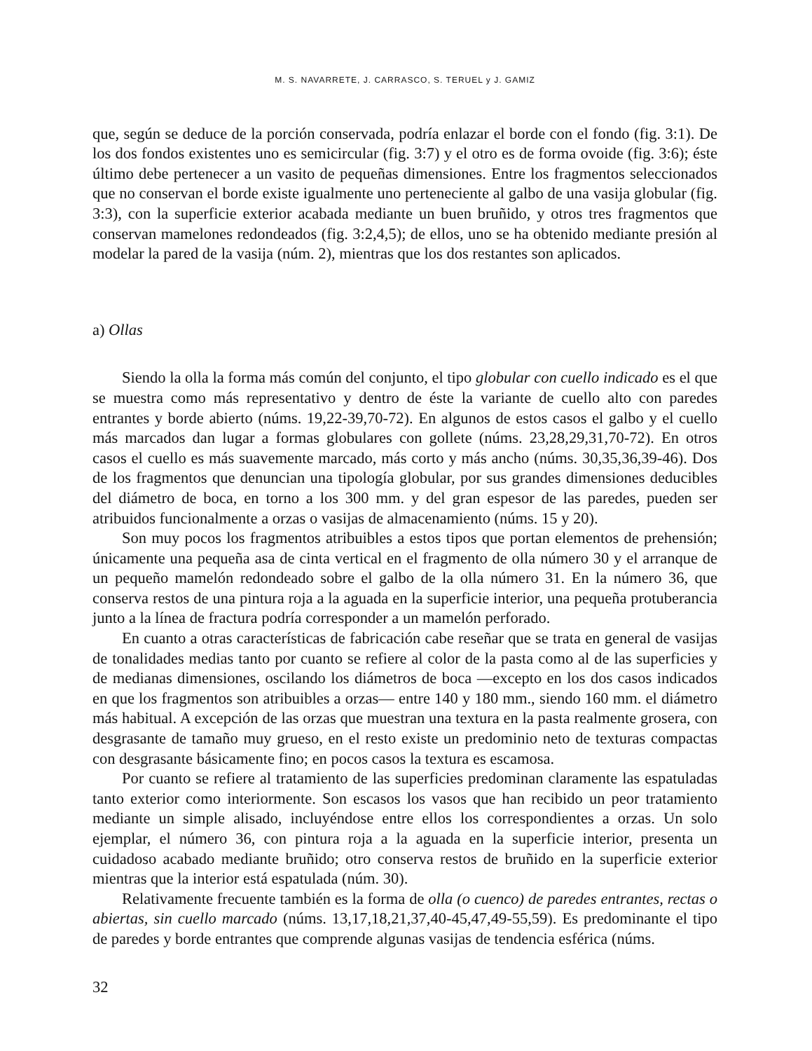M. S. NAVARRETE, J. CARRASCO, S. TERUEL y J. GAMIZ
que, según se deduce de la porción conservada, podría enlazar el borde con el fondo (fig. 3:1). De los dos fondos existentes uno es semicircular (fig. 3:7) y el otro es de forma ovoide (fig. 3:6); éste último debe pertenecer a un vasito de pequeñas dimensiones. Entre los fragmentos seleccionados que no conservan el borde existe igualmente uno perteneciente al galbo de una vasija globular (fig. 3:3), con la superficie exterior acabada mediante un buen bruñido, y otros tres fragmentos que conservan mamelones redondeados (fig. 3:2,4,5); de ellos, uno se ha obtenido mediante presión al modelar la pared de la vasija (núm. 2), mientras que los dos restantes son aplicados.
a) Ollas
Siendo la olla la forma más común del conjunto, el tipo globular con cuello indicado es el que se muestra como más representativo y dentro de éste la variante de cuello alto con paredes entrantes y borde abierto (núms. 19,22-39,70-72). En algunos de estos casos el galbo y el cuello más marcados dan lugar a formas globulares con gollete (núms. 23,28,29,31,70-72). En otros casos el cuello es más suavemente marcado, más corto y más ancho (núms. 30,35,36,39-46). Dos de los fragmentos que denuncian una tipología globular, por sus grandes dimensiones deducibles del diámetro de boca, en torno a los 300 mm. y del gran espesor de las paredes, pueden ser atribuidos funcionalmente a orzas o vasijas de almacenamiento (núms. 15 y 20).
Son muy pocos los fragmentos atribuibles a estos tipos que portan elementos de prehensión; únicamente una pequeña asa de cinta vertical en el fragmento de olla número 30 y el arranque de un pequeño mamelón redondeado sobre el galbo de la olla número 31. En la número 36, que conserva restos de una pintura roja a la aguada en la superficie interior, una pequeña protuberancia junto a la línea de fractura podría corresponder a un mamelón perforado.
En cuanto a otras características de fabricación cabe reseñar que se trata en general de vasijas de tonalidades medias tanto por cuanto se refiere al color de la pasta como al de las superficies y de medianas dimensiones, oscilando los diámetros de boca —excepto en los dos casos indicados en que los fragmentos son atribuibles a orzas— entre 140 y 180 mm., siendo 160 mm. el diámetro más habitual. A excepción de las orzas que muestran una textura en la pasta realmente grosera, con desgrasante de tamaño muy grueso, en el resto existe un predominio neto de texturas compactas con desgrasante básicamente fino; en pocos casos la textura es escamosa.
Por cuanto se refiere al tratamiento de las superficies predominan claramente las espatuladas tanto exterior como interiormente. Son escasos los vasos que han recibido un peor tratamiento mediante un simple alisado, incluyéndose entre ellos los correspondientes a orzas. Un solo ejemplar, el número 36, con pintura roja a la aguada en la superficie interior, presenta un cuidadoso acabado mediante bruñido; otro conserva restos de bruñido en la superficie exterior mientras que la interior está espatulada (núm. 30).
Relativamente frecuente también es la forma de olla (o cuenco) de paredes entrantes, rectas o abiertas, sin cuello marcado (núms. 13,17,18,21,37,40-45,47,49-55,59). Es predominante el tipo de paredes y borde entrantes que comprende algunas vasijas de tendencia esférica (núms.
32